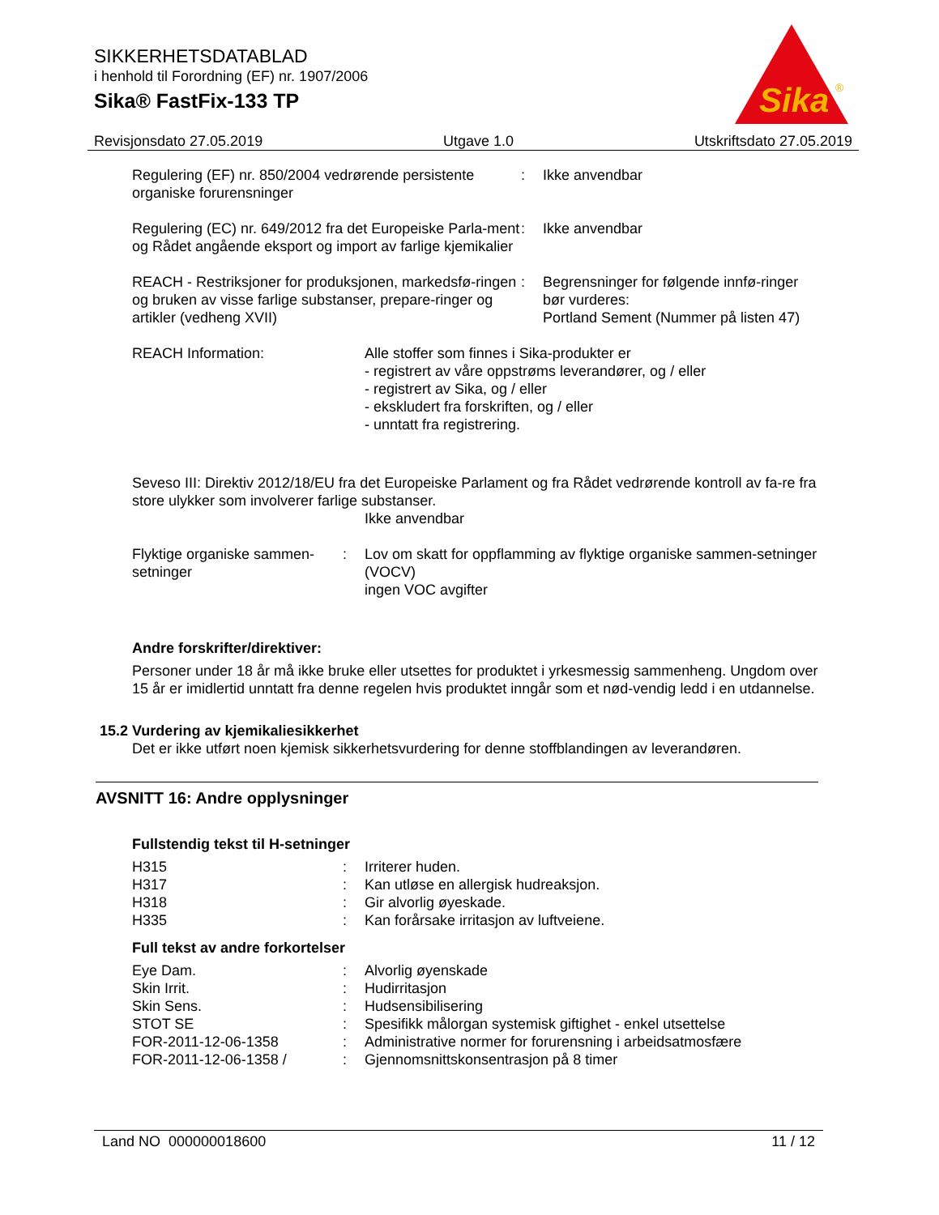SIKKERHETSDATABLAD
i henhold til Forordning (EF) nr. 1907/2006
Sika® FastFix-133 TP
Sika
®
Revisjonsdato 27.05.2019 Utgave 1.0 Utskriftsdato 27.05.2019
Regulering (EF) nr. 850/2004 vedrørende persistente organiske forurensninger
: Ikke anvendbar
Regulering (EC) nr. 649/2012 fra det Europeiske Parla-ment og Rådet angående eksport og import av farlige kjemikalier
: Ikke anvendbar
REACH - Restriksjoner for produksjonen, markedsfø-ringen og bruken av visse farlige substanser, prepare-ringer og artikler (vedheng XVII)
: Begrensninger for følgende innfø-ringer bør vurderes:
Portland Sement (Nummer på listen 47)
REACH Information: Alle stoffer som finnes i Sika-produkter er
- registrert av våre oppstrøms leverandører, og / eller
- registrert av Sika, og / eller
- ekskludert fra forskriften, og / eller
- unntatt fra registrering.
Seveso III: Direktiv 2012/18/EU fra det Europeiske Parlament og fra Rådet vedrørende kontroll av fa-re fra store ulykker som involverer farlige substanser.
Ikke anvendbar
Flyktige organiske sammen-setninger
: Lov om skatt for oppflamming av flyktige organiske sammen-setninger (VOCV)
ingen VOC avgifter
Andre forskrifter/direktiver:
Personer under 18 år må ikke bruke eller utsettes for produktet i yrkesmessig sammenheng. Ungdom over 15 år er imidlertid unntatt fra denne regelen hvis produktet inngår som et nød-vendig ledd i en utdannelse.
15.2 Vurdering av kjemikaliesikkerhet
Det er ikke utført noen kjemisk sikkerhetsvurdering for denne stoffblandingen av leverandøren.
AVSNITT 16: Andre opplysninger
Fullstendig tekst til H-setninger
H315 : Irriterer huden.
H317 : Kan utløse en allergisk hudreaksjon.
H318 : Gir alvorlig øyeskade.
H335 : Kan forårsake irritasjon av luftveiene.
Full tekst av andre forkortelser
Eye Dam. : Alvorlig øyenskade
Skin Irrit. : Hudirritasjon
Skin Sens. : Hudsensibilisering
STOT SE : Spesifikk målorgan systemisk giftighet - enkel utsettelse
FOR-2011-12-06-1358 : Administrative normer for forurensning i arbeidsatmosfære
FOR-2011-12-06-1358 / : Gjennomsnittskonsentrasjon på 8 timer
Land NO 000000018600 11 / 12